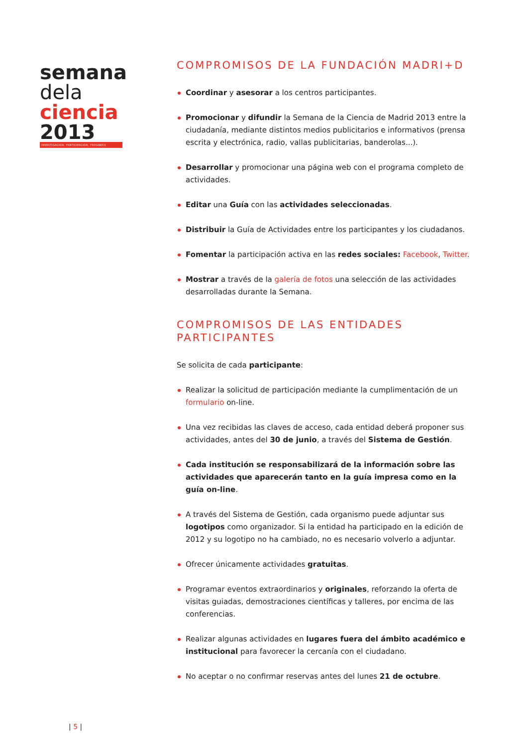semana
dela
ciencia
2013
INVESTIGACIÓN, PARTICIPACIÓN, PROGRESO
COMPROMISOS DE LA FUNDACIÓN MADRI+D
Coordinar y asesorar a los centros participantes.
Promocionar y difundir la Semana de la Ciencia de Madrid 2013 entre la ciudadanía, mediante distintos medios publicitarios e informativos (prensa escrita y electrónica, radio, vallas publicitarias, banderolas...).
Desarrollar y promocionar una página web con el programa completo de actividades.
Editar una Guía con las actividades seleccionadas.
Distribuir la Guía de Actividades entre los participantes y los ciudadanos.
Fomentar la participación activa en las redes sociales: Facebook, Twitter.
Mostrar a través de la galería de fotos una selección de las actividades desarrolladas durante la Semana.
COMPROMISOS DE LAS ENTIDADES
PARTICIPANTES
Se solicita de cada participante:
Realizar la solicitud de participación mediante la cumplimentación de un formulario on-line.
Una vez recibidas las claves de acceso, cada entidad deberá proponer sus actividades, antes del 30 de junio, a través del Sistema de Gestión.
Cada institución se responsabilizará de la información sobre las actividades que aparecerán tanto en la guía impresa como en la guía on-line.
A través del Sistema de Gestión, cada organismo puede adjuntar sus logotipos como organizador. Si la entidad ha participado en la edición de 2012 y su logotipo no ha cambiado, no es necesario volverlo a adjuntar.
Ofrecer únicamente actividades gratuitas.
Programar eventos extraordinarios y originales, reforzando la oferta de visitas guiadas, demostraciones científicas y talleres, por encima de las conferencias.
Realizar algunas actividades en lugares fuera del ámbito académico e institucional para favorecer la cercanía con el ciudadano.
No aceptar o no confirmar reservas antes del lunes 21 de octubre.
| 5 |